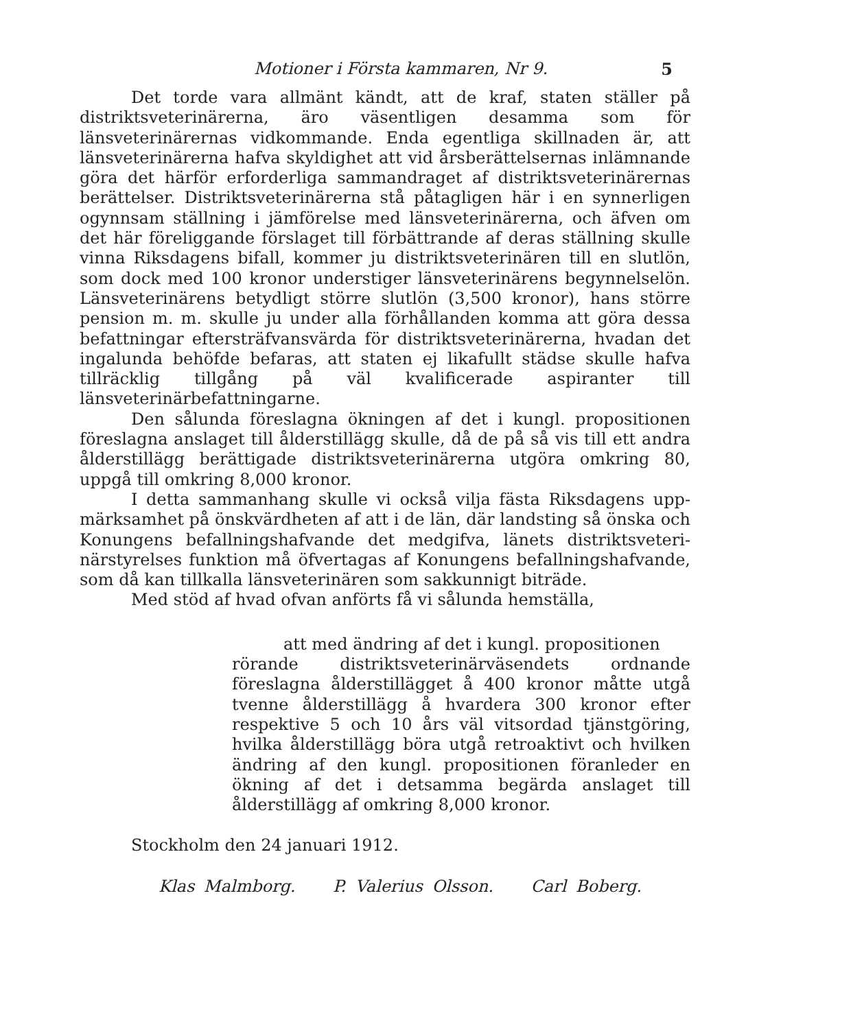Motioner i Första kammaren, Nr 9. 5
Det torde vara allmänt kändt, att de kraf, staten ställer på distrikts­veterinärerna, äro väsentligen desamma som för länsveterinärernas vid­kommande. Enda egentliga skillnaden är, att länsveterinärerna hafva skyldighet att vid årsberättelsernas inlämnande göra det härför erfor­derliga sammandraget af distriktsveterinärernas berättelser. Distrikts­veterinärerna stå påtagligen här i en synnerligen ogynnsam ställning i jämförelse med länsveterinärerna, och äfven om det här föreliggande förslaget till förbättrande af deras ställning skulle vinna Riksdagens bifall, kommer ju distriktsveterinären till en slutlön, som dock med 100 kronor understiger länsveterinärens begynnelselön. Länsveteri­närens betydligt större slutlön (3,500 kronor), hans större pension m. m. skulle ju under alla förhållanden komma att göra dessa befatt­ningar eftersträfvansvärda för distriktsveterinärerna, hvadan det inga­lunda behöfde befaras, att staten ej likafullt städse skulle hafva tillräck­lig tillgång på väl kvalificerade aspiranter till länsveterinärbefattningarne.
Den sålunda föreslagna ökningen af det i kungl. propositionen föreslagna anslaget till ålderstillägg skulle, då de på så vis till ett andra ålderstillägg berättigade distriktsveterinärerna utgöra omkring 80, uppgå till omkring 8,000 kronor.
I detta sammanhang skulle vi också vilja fästa Riksdagens upp­märksamhet på önskvärdheten af att i de län, där landsting så önska och Konungens befallningshafvande det medgifva, länets distriktsveteri­närstyrelses funktion må öfvertagas af Konungens befallningshafvande, som då kan tillkalla länsveterinären som sakkunnigt biträde.
Med stöd af hvad ofvan anförts få vi sålunda hemställa,
att med ändring af det i kungl. propositionen
rörande distriktsveterinärväsendets ordnande föreslagna ålderstillägget å 400 kronor måtte utgå tvenne ålders­tillägg å hvardera 300 kronor efter respektive 5 och 10 års väl vitsordad tjänstgöring, hvilka ålders­tillägg böra utgå retroaktivt och hvilken ändring af den kungl. propositionen föranleder en ökning af det i detsamma begärda anslaget till ålderstillägg af om­kring 8,000 kronor.
Stockholm den 24 januari 1912.
Klas Malmborg. P. Valerius Olsson. Carl Boberg.